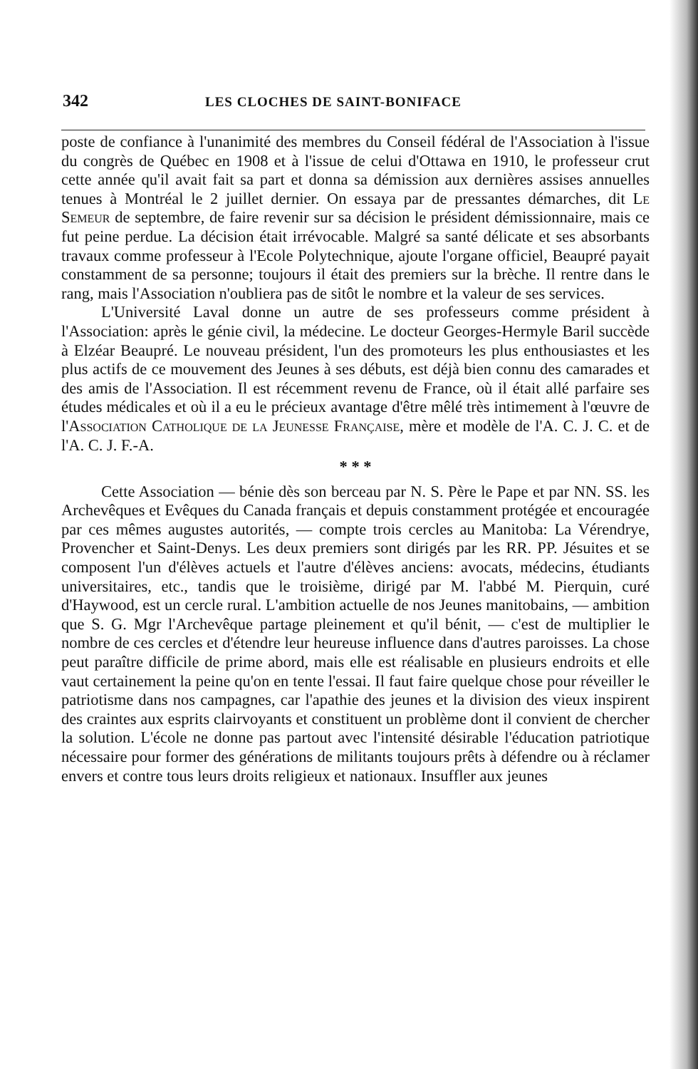342 LES CLOCHES DE SAINT-BONIFACE
poste de confiance à l'unanimité des membres du Conseil fédéral de l'Association à l'issue du congrès de Québec en 1908 et à l'issue de celui d'Ottawa en 1910, le professeur crut cette année qu'il avait fait sa part et donna sa démission aux dernières assises annuelles tenues à Montréal le 2 juillet dernier. On essaya par de pressantes démarches, dit Le Semeur de septembre, de faire revenir sur sa décision le président démissionnaire, mais ce fut peine perdue. La décision était irrévocable. Malgré sa santé délicate et ses absorbants travaux comme professeur à l'Ecole Polytechnique, ajoute l'organe officiel, Beaupré payait constamment de sa personne; toujours il était des premiers sur la brèche. Il rentre dans le rang, mais l'Association n'oubliera pas de sitôt le nombre et la valeur de ses services.
L'Université Laval donne un autre de ses professeurs comme président à l'Association: après le génie civil, la médecine. Le docteur Georges-Hermyle Baril succède à Elzéar Beaupré. Le nouveau président, l'un des promoteurs les plus enthousiastes et les plus actifs de ce mouvement des Jeunes à ses débuts, est déjà bien connu des camarades et des amis de l'Association. Il est récemment revenu de France, où il était allé parfaire ses études médicales et où il a eu le précieux avantage d'être mêlé très intimement à l'œuvre de l'Association Catholique de la Jeunesse Française, mère et modèle de l'A. C. J. C. et de l'A. C. J. F.-A.
* * *
Cette Association — bénie dès son berceau par N. S. Père le Pape et par NN. SS. les Archevêques et Evêques du Canada français et depuis constamment protégée et encouragée par ces mêmes augustes autorités, — compte trois cercles au Manitoba: La Vérendrye, Provencher et Saint-Denys. Les deux premiers sont dirigés par les RR. PP. Jésuites et se composent l'un d'élèves actuels et l'autre d'élèves anciens: avocats, médecins, étudiants universitaires, etc., tandis que le troisième, dirigé par M. l'abbé M. Pierquin, curé d'Haywood, est un cercle rural. L'ambition actuelle de nos Jeunes manitobains, — ambition que S. G. Mgr l'Archevêque partage pleinement et qu'il bénit, — c'est de multiplier le nombre de ces cercles et d'étendre leur heureuse influence dans d'autres paroisses. La chose peut paraître difficile de prime abord, mais elle est réalisable en plusieurs endroits et elle vaut certainement la peine qu'on en tente l'essai. Il faut faire quelque chose pour réveiller le patriotisme dans nos campagnes, car l'apathie des jeunes et la division des vieux inspirent des craintes aux esprits clairvoyants et constituent un problème dont il convient de chercher la solution. L'école ne donne pas partout avec l'intensité désirable l'éducation patriotique nécessaire pour former des générations de militants toujours prêts à défendre ou à réclamer envers et contre tous leurs droits religieux et nationaux. Insuffler aux jeunes